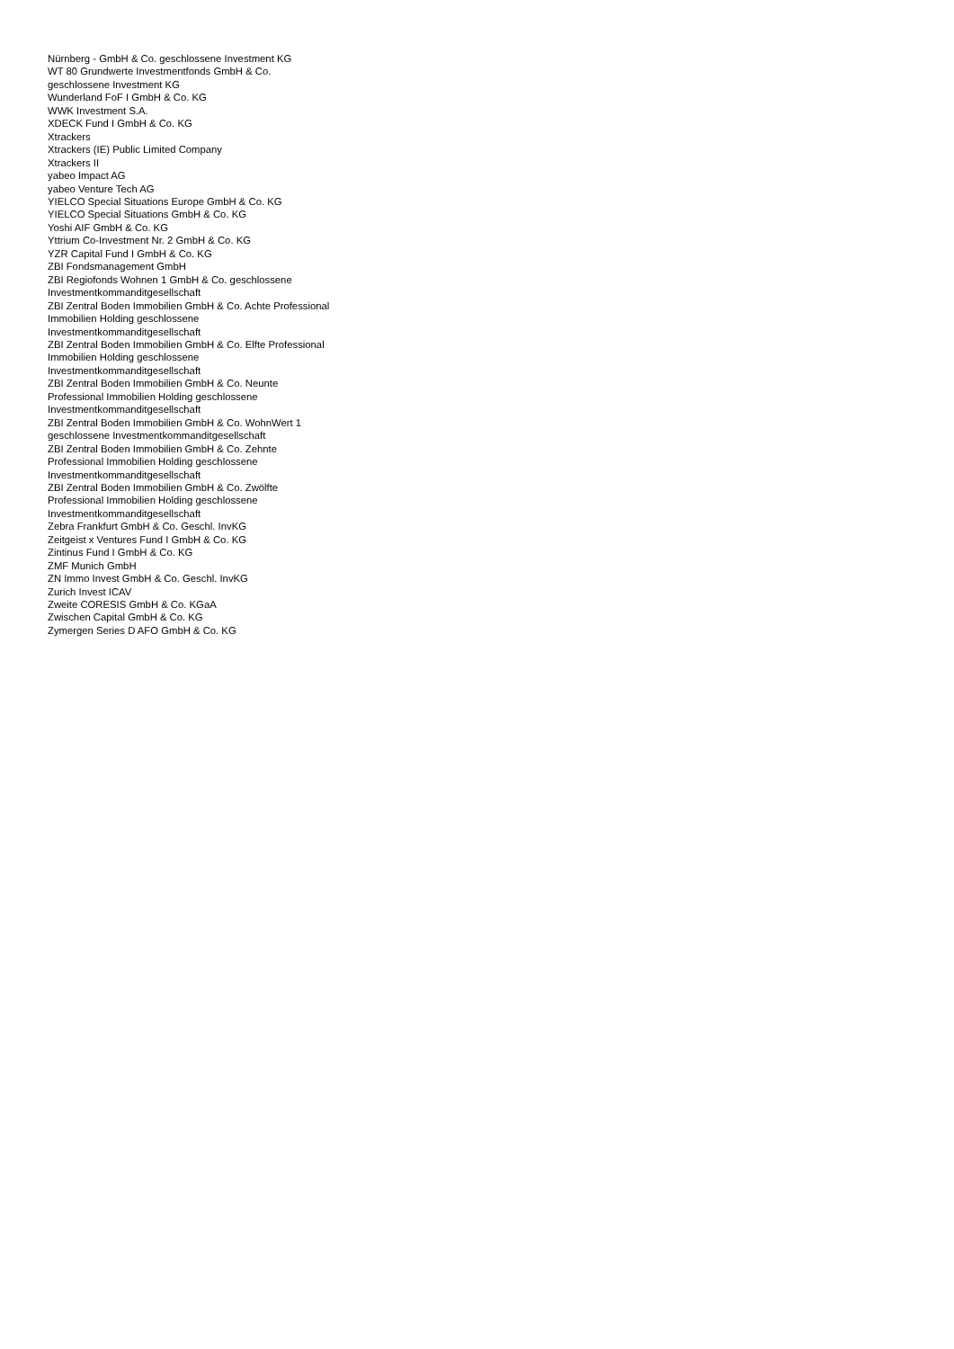Nürnberg - GmbH & Co. geschlossene Investment KG
WT 80 Grundwerte Investmentfonds GmbH & Co. geschlossene Investment KG
Wunderland FoF I GmbH & Co. KG
WWK Investment S.A.
XDECK Fund I GmbH & Co. KG
Xtrackers
Xtrackers (IE) Public Limited Company
Xtrackers II
yabeo Impact AG
yabeo Venture Tech AG
YIELCO Special Situations Europe GmbH & Co. KG
YIELCO Special Situations GmbH & Co. KG
Yoshi AIF GmbH & Co. KG
Yttrium Co-Investment Nr. 2 GmbH & Co. KG
YZR Capital Fund I GmbH & Co. KG
ZBI Fondsmanagement GmbH
ZBI Regiofonds Wohnen 1 GmbH & Co. geschlossene Investmentkommanditgesellschaft
ZBI Zentral Boden Immobilien GmbH & Co. Achte Professional Immobilien Holding geschlossene Investmentkommanditgesellschaft
ZBI Zentral Boden Immobilien GmbH & Co. Elfte Professional Immobilien Holding geschlossene Investmentkommanditgesellschaft
ZBI Zentral Boden Immobilien GmbH & Co. Neunte Professional Immobilien Holding geschlossene Investmentkommanditgesellschaft
ZBI Zentral Boden Immobilien GmbH & Co. WohnWert 1 geschlossene Investmentkommanditgesellschaft
ZBI Zentral Boden Immobilien GmbH & Co. Zehnte Professional Immobilien Holding geschlossene Investmentkommanditgesellschaft
ZBI Zentral Boden Immobilien GmbH & Co. Zwölfte Professional Immobilien Holding geschlossene Investmentkommanditgesellschaft
Zebra Frankfurt GmbH & Co. Geschl. InvKG
Zeitgeist x Ventures Fund I GmbH & Co. KG
Zintinus Fund I GmbH & Co. KG
ZMF Munich GmbH
ZN Immo Invest GmbH & Co. Geschl. InvKG
Zurich Invest ICAV
Zweite CORESIS GmbH & Co. KGaA
Zwischen Capital GmbH & Co. KG
Zymergen Series D AFO GmbH & Co. KG